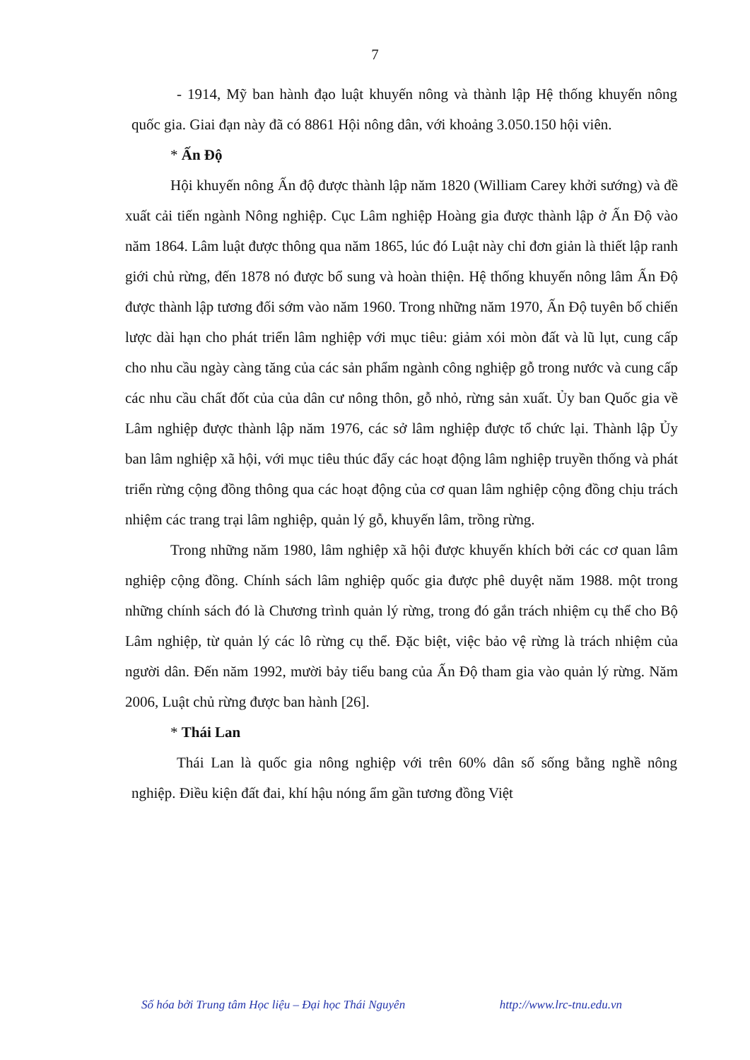7
- 1914, Mỹ ban hành đạo luật khuyến nông và thành lập Hệ thống khuyến nông quốc gia. Giai đạn này đã có 8861 Hội nông dân, với khoảng 3.050.150 hội viên.
* Ấn Độ
Hội khuyến nông Ấn độ được thành lập năm 1820 (William Carey khởi sướng) và đề xuất cải tiến ngành Nông nghiệp. Cục Lâm nghiệp Hoàng gia được thành lập ở Ấn Độ vào năm 1864. Lâm luật được thông qua năm 1865, lúc đó Luật này chỉ đơn giản là thiết lập ranh giới chủ rừng, đến 1878 nó được bổ sung và hoàn thiện. Hệ thống khuyến nông lâm Ấn Độ được thành lập tương đối sớm vào năm 1960. Trong những năm 1970, Ấn Độ tuyên bố chiến lược dài hạn cho phát triển lâm nghiệp với mục tiêu: giảm xói mòn đất và lũ lụt, cung cấp cho nhu cầu ngày càng tăng của các sản phẩm ngành công nghiệp gỗ trong nước và cung cấp các nhu cầu chất đốt của của dân cư nông thôn, gỗ nhỏ, rừng sản xuất. Ủy ban Quốc gia về Lâm nghiệp được thành lập năm 1976, các sở lâm nghiệp được tổ chức lại. Thành lập Ủy ban lâm nghiệp xã hội, với mục tiêu thúc đẩy các hoạt động lâm nghiệp truyền thống và phát triển rừng cộng đồng thông qua các hoạt động của cơ quan lâm nghiệp cộng đồng chịu trách nhiệm các trang trại lâm nghiệp, quản lý gỗ, khuyến lâm, trồng rừng.
Trong những năm 1980, lâm nghiệp xã hội được khuyến khích bởi các cơ quan lâm nghiệp cộng đồng. Chính sách lâm nghiệp quốc gia được phê duyệt năm 1988. một trong những chính sách đó là Chương trình quản lý rừng, trong đó gắn trách nhiệm cụ thể cho Bộ Lâm nghiệp, từ quản lý các lô rừng cụ thể. Đặc biệt, việc bảo vệ rừng là trách nhiệm của người dân. Đến năm 1992, mười bảy tiểu bang của Ấn Độ tham gia vào quản lý rừng. Năm 2006, Luật chủ rừng được ban hành [26].
* Thái Lan
Thái Lan là quốc gia nông nghiệp với trên 60% dân số sống bằng nghề nông nghiệp. Điều kiện đất đai, khí hậu nóng ẩm gần tương đồng Việt
Số hóa bởi Trung tâm Học liệu – Đại học Thái Nguyên http://www.lrc-tnu.edu.vn